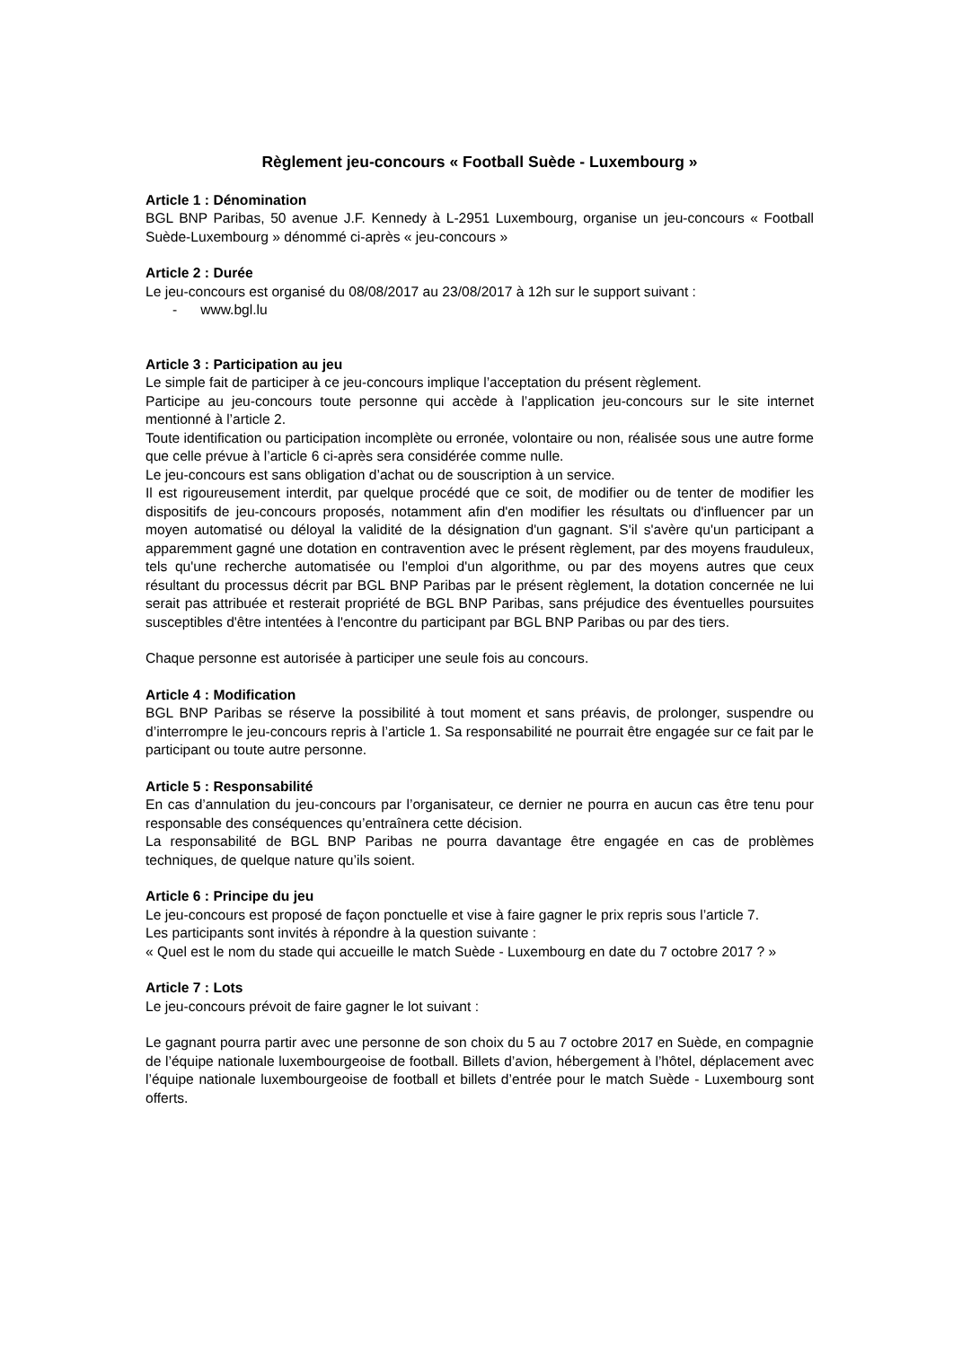Règlement jeu-concours « Football Suède - Luxembourg »
Article 1 : Dénomination
BGL BNP Paribas, 50 avenue J.F. Kennedy à L-2951 Luxembourg, organise un jeu-concours « Football Suède-Luxembourg » dénommé ci-après « jeu-concours »
Article 2 : Durée
Le jeu-concours est organisé du 08/08/2017 au 23/08/2017 à 12h sur le support suivant :
- www.bgl.lu
Article 3 : Participation au jeu
Le simple fait de participer à ce jeu-concours implique l’acceptation du présent règlement.
Participe au jeu-concours toute personne qui accède à l’application jeu-concours sur le site internet mentionné à l’article 2.
Toute identification ou participation incomplète ou erronée, volontaire ou non, réalisée sous une autre forme que celle prévue à l’article 6 ci-après sera considérée comme nulle.
Le jeu-concours est sans obligation d’achat ou de souscription à un service.
Il est rigoureusement interdit, par quelque procédé que ce soit, de modifier ou de tenter de modifier les dispositifs de jeu-concours proposés, notamment afin d'en modifier les résultats ou d'influencer par un moyen automatisé ou déloyal la validité de la désignation d'un gagnant. S'il s'avère qu'un participant a apparemment gagné une dotation en contravention avec le présent règlement, par des moyens frauduleux, tels qu'une recherche automatisée ou l'emploi d'un algorithme, ou par des moyens autres que ceux résultant du processus décrit par BGL BNP Paribas par le présent règlement, la dotation concernée ne lui serait pas attribuée et resterait propriété de BGL BNP Paribas, sans préjudice des éventuelles poursuites susceptibles d'être intentées à l'encontre du participant par BGL BNP Paribas ou par des tiers.
Chaque personne est autorisée à participer une seule fois au concours.
Article 4 : Modification
BGL BNP Paribas se réserve la possibilité à tout moment et sans préavis, de prolonger, suspendre ou d’interrompre le jeu-concours repris à l’article 1. Sa responsabilité ne pourrait être engagée sur ce fait par le participant ou toute autre personne.
Article 5 : Responsabilité
En cas d’annulation du jeu-concours par l’organisateur, ce dernier ne pourra en aucun cas être tenu pour responsable des conséquences qu’entraînera cette décision.
La responsabilité de BGL BNP Paribas ne pourra davantage être engagée en cas de problèmes techniques, de quelque nature qu’ils soient.
Article 6 : Principe du jeu
Le jeu-concours est proposé de façon ponctuelle et vise à faire gagner le prix repris sous l’article 7.
Les participants sont invités à répondre à la question suivante :
« Quel est le nom du stade qui accueille le match Suède - Luxembourg en date du 7 octobre 2017 ? »
Article 7 : Lots
Le jeu-concours prévoit de faire gagner le lot suivant :
Le gagnant pourra partir avec une personne de son choix du 5 au 7 octobre 2017 en Suède, en compagnie de l’équipe nationale luxembourgeoise de football. Billets d’avion, hébergement à l’hôtel, déplacement avec l’équipe nationale luxembourgeoise de football et billets d’entrée pour le match Suède - Luxembourg sont offerts.